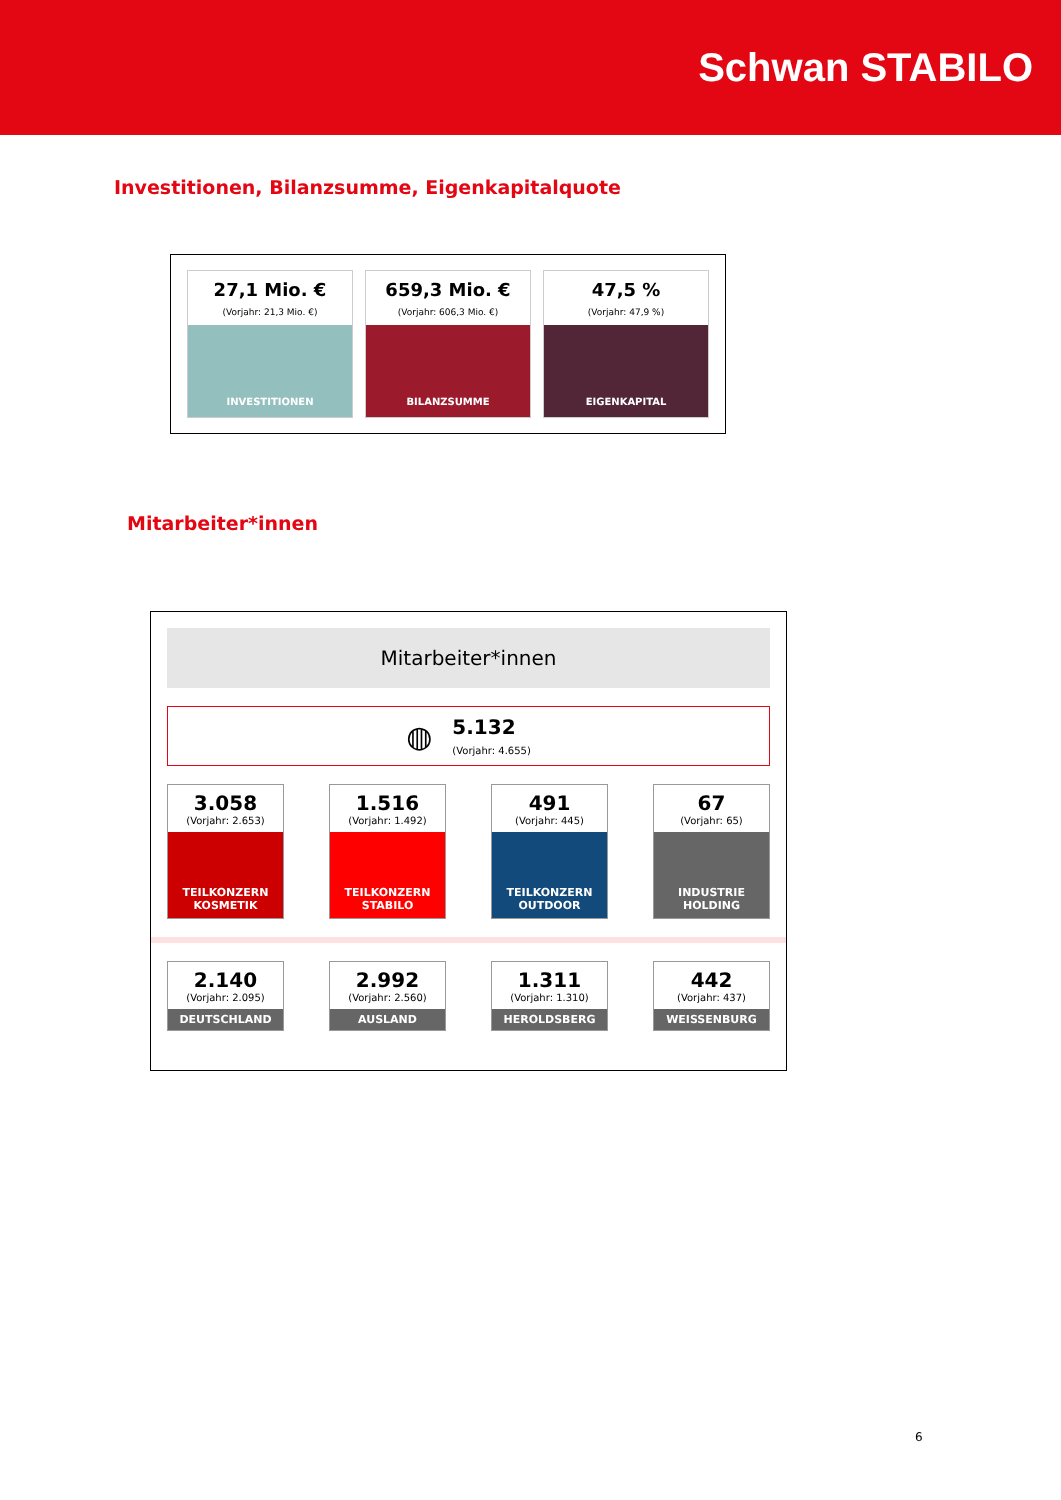Schwan STABILO
Investitionen, Bilanzsumme, Eigenkapitalquote
27,1 Mio. €
(Vorjahr: 21,3 Mio. €)
INVESTITIONEN
659,3 Mio. €
(Vorjahr: 606,3 Mio. €)
BILANZSUMME
47,5 %
(Vorjahr: 47,9 %)
EIGENKAPITAL
Mitarbeiter*innen
Mitarbeiter*innen
◍
5.132
(Vorjahr: 4.655)
3.058
(Vorjahr: 2.653)
TEILKONZERN
KOSMETIK
1.516
(Vorjahr: 1.492)
TEILKONZERN
STABILO
491
(Vorjahr: 445)
TEILKONZERN
OUTDOOR
67
(Vorjahr: 65)
INDUSTRIE
HOLDING
2.140
(Vorjahr: 2.095)
DEUTSCHLAND
2.992
(Vorjahr: 2.560)
AUSLAND
1.311
(Vorjahr: 1.310)
HEROLDSBERG
442
(Vorjahr: 437)
WEISSENBURG
6